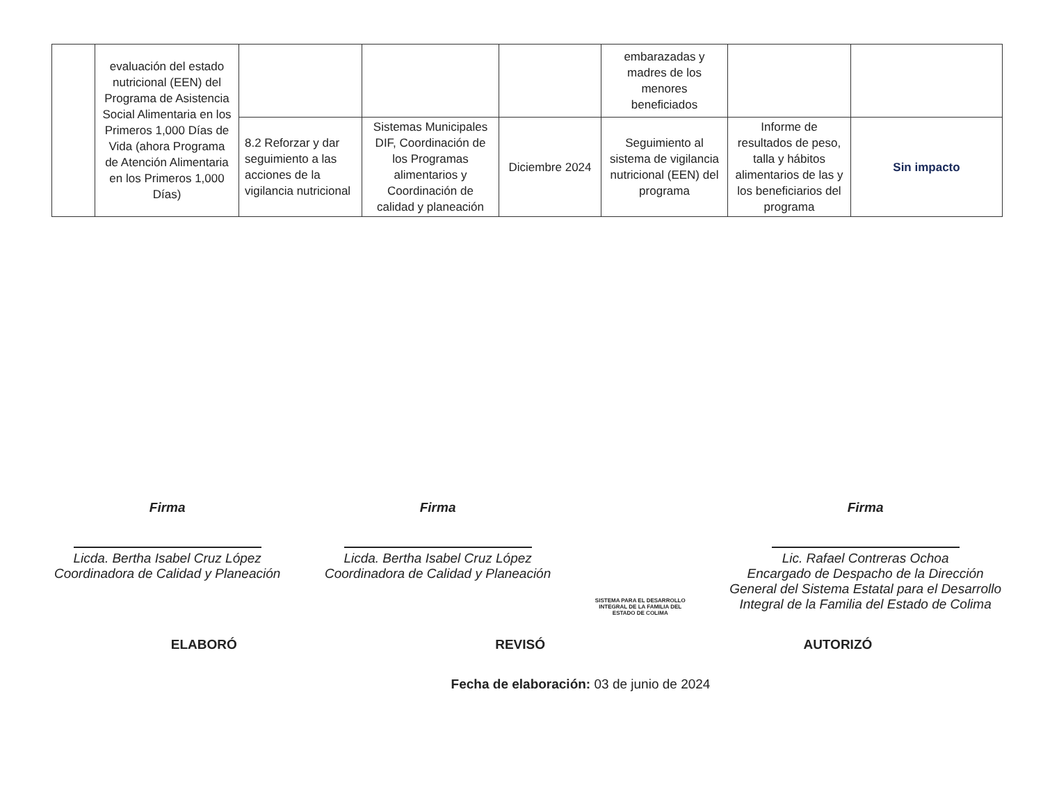| | evaluación del estado nutricional (EEN) del Programa de Asistencia Social Alimentaria en los Primeros 1,000 Días de Vida (ahora Programa de Atención Alimentaria en los Primeros 1,000 Días) | | | | embarazadas y madres de los menores beneficiados | | |
| | | 8.2 Reforzar y dar seguimiento a las acciones de la vigilancia nutricional | Sistemas Municipales DIF, Coordinación de los Programas alimentarios y Coordinación de calidad y planeación | Diciembre 2024 | Seguimiento al sistema de vigilancia nutricional (EEN) del programa | Informe de resultados de peso, talla y hábitos alimentarios de las y los beneficiarios del programa | Sin impacto |
Firma
Licda. Bertha Isabel Cruz López
Coordinadora de Calidad y Planeación
Firma
Licda. Bertha Isabel Cruz López
Coordinadora de Calidad y Planeación
SISTEMA PARA EL DESARROLLO
INTEGRAL DE LA FAMILIA DEL
ESTADO DE COLIMA
Firma
Lic. Rafael Contreras Ochoa
Encargado de Despacho de la Dirección
General del Sistema Estatal para el Desarrollo
Integral de la Familia del Estado de Colima
ELABORÓ REVISÓ AUTORIZÓ
Fecha de elaboración: 03 de junio de 2024